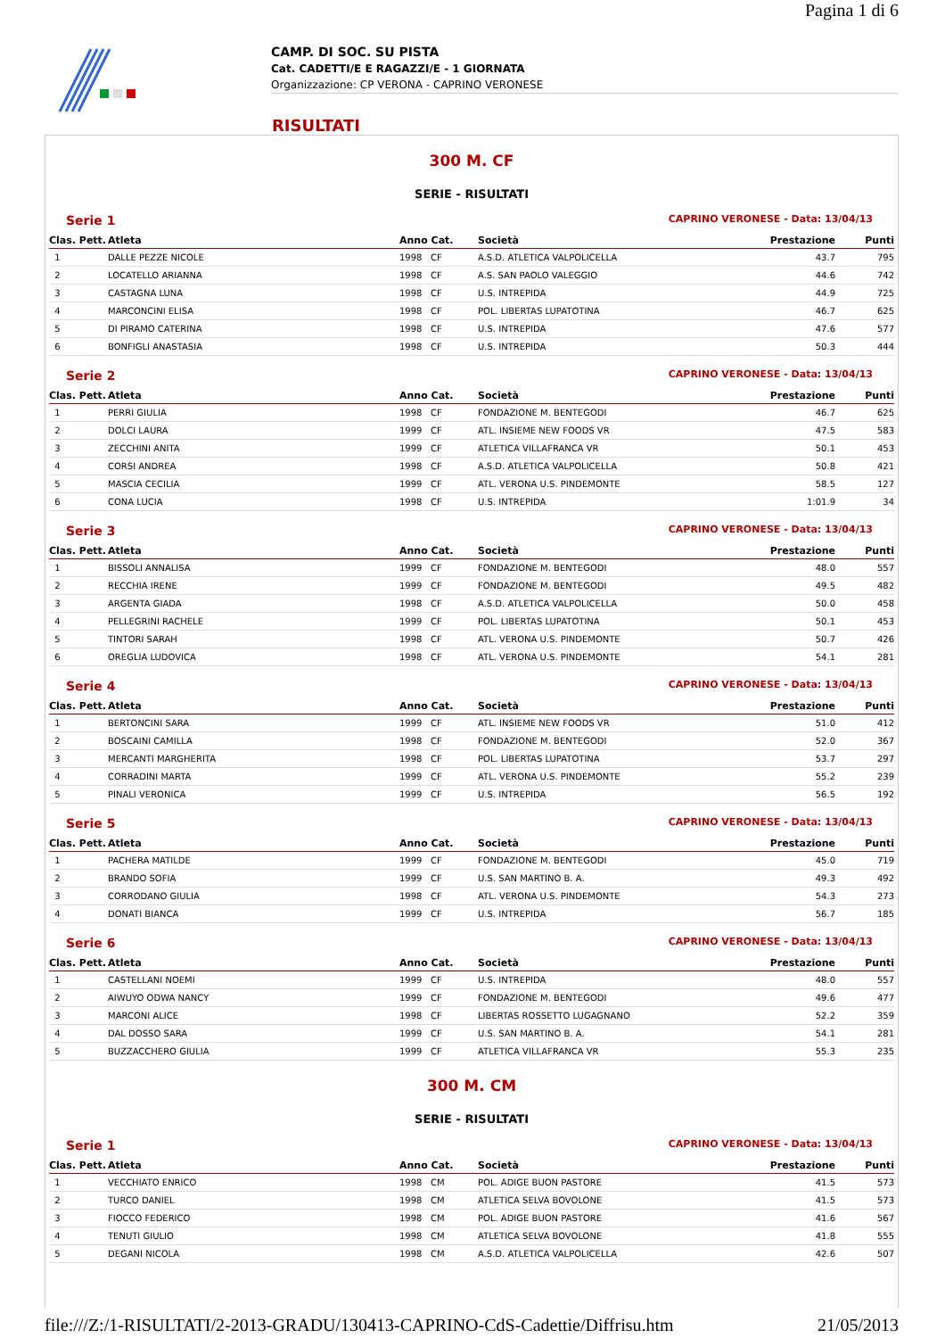Pagina 1 di 6
CAMP. DI SOC. SU PISTA
Cat. CADETTI/E E RAGAZZI/E - 1 GIORNATA
Organizzazione: CP VERONA - CAPRINO VERONESE
RISULTATI
300 M. CF
SERIE - RISULTATI
Serie 1 CAPRINO VERONESE - Data: 13/04/13
| Clas. Pett. | Atleta | Anno Cat. | Società | Prestazione | Punti |
| --- | --- | --- | --- | --- | --- |
| 1 | DALLE PEZZE NICOLE | 1998 CF | A.S.D. ATLETICA VALPOLICELLA | 43.7 | 795 |
| 2 | LOCATELLO ARIANNA | 1998 CF | A.S. SAN PAOLO VALEGGIO | 44.6 | 742 |
| 3 | CASTAGNA LUNA | 1998 CF | U.S. INTREPIDA | 44.9 | 725 |
| 4 | MARCONCINI ELISA | 1998 CF | POL. LIBERTAS LUPATOTINA | 46.7 | 625 |
| 5 | DI PIRAMO CATERINA | 1998 CF | U.S. INTREPIDA | 47.6 | 577 |
| 6 | BONFIGLI ANASTASIA | 1998 CF | U.S. INTREPIDA | 50.3 | 444 |
Serie 2 CAPRINO VERONESE - Data: 13/04/13
| Clas. Pett. | Atleta | Anno Cat. | Società | Prestazione | Punti |
| --- | --- | --- | --- | --- | --- |
| 1 | PERRI GIULIA | 1998 CF | FONDAZIONE M. BENTEGODI | 46.7 | 625 |
| 2 | DOLCI LAURA | 1999 CF | ATL. INSIEME NEW FOODS VR | 47.5 | 583 |
| 3 | ZECCHINI ANITA | 1999 CF | ATLETICA VILLAFRANCA VR | 50.1 | 453 |
| 4 | CORSI ANDREA | 1998 CF | A.S.D. ATLETICA VALPOLICELLA | 50.8 | 421 |
| 5 | MASCIA CECILIA | 1999 CF | ATL. VERONA U.S. PINDEMONTE | 58.5 | 127 |
| 6 | CONA LUCIA | 1998 CF | U.S. INTREPIDA | 1:01.9 | 34 |
Serie 3 CAPRINO VERONESE - Data: 13/04/13
| Clas. Pett. | Atleta | Anno Cat. | Società | Prestazione | Punti |
| --- | --- | --- | --- | --- | --- |
| 1 | BISSOLI ANNALISA | 1999 CF | FONDAZIONE M. BENTEGODI | 48.0 | 557 |
| 2 | RECCHIA IRENE | 1999 CF | FONDAZIONE M. BENTEGODI | 49.5 | 482 |
| 3 | ARGENTA GIADA | 1998 CF | A.S.D. ATLETICA VALPOLICELLA | 50.0 | 458 |
| 4 | PELLEGRINI RACHELE | 1999 CF | POL. LIBERTAS LUPATOTINA | 50.1 | 453 |
| 5 | TINTORI SARAH | 1998 CF | ATL. VERONA U.S. PINDEMONTE | 50.7 | 426 |
| 6 | OREGLIA LUDOVICA | 1998 CF | ATL. VERONA U.S. PINDEMONTE | 54.1 | 281 |
Serie 4 CAPRINO VERONESE - Data: 13/04/13
| Clas. Pett. | Atleta | Anno Cat. | Società | Prestazione | Punti |
| --- | --- | --- | --- | --- | --- |
| 1 | BERTONCINI SARA | 1999 CF | ATL. INSIEME NEW FOODS VR | 51.0 | 412 |
| 2 | BOSCAINI CAMILLA | 1998 CF | FONDAZIONE M. BENTEGODI | 52.0 | 367 |
| 3 | MERCANTI MARGHERITA | 1998 CF | POL. LIBERTAS LUPATOTINA | 53.7 | 297 |
| 4 | CORRADINI MARTA | 1999 CF | ATL. VERONA U.S. PINDEMONTE | 55.2 | 239 |
| 5 | PINALI VERONICA | 1999 CF | U.S. INTREPIDA | 56.5 | 192 |
Serie 5 CAPRINO VERONESE - Data: 13/04/13
| Clas. Pett. | Atleta | Anno Cat. | Società | Prestazione | Punti |
| --- | --- | --- | --- | --- | --- |
| 1 | PACHERA MATILDE | 1999 CF | FONDAZIONE M. BENTEGODI | 45.0 | 719 |
| 2 | BRANDO SOFIA | 1999 CF | U.S. SAN MARTINO B. A. | 49.3 | 492 |
| 3 | CORRODANO GIULIA | 1998 CF | ATL. VERONA U.S. PINDEMONTE | 54.3 | 273 |
| 4 | DONATI BIANCA | 1999 CF | U.S. INTREPIDA | 56.7 | 185 |
Serie 6 CAPRINO VERONESE - Data: 13/04/13
| Clas. Pett. | Atleta | Anno Cat. | Società | Prestazione | Punti |
| --- | --- | --- | --- | --- | --- |
| 1 | CASTELLANI NOEMI | 1999 CF | U.S. INTREPIDA | 48.0 | 557 |
| 2 | AIWUYO ODWA NANCY | 1999 CF | FONDAZIONE M. BENTEGODI | 49.6 | 477 |
| 3 | MARCONI ALICE | 1998 CF | LIBERTAS ROSSETTO LUGAGNANO | 52.2 | 359 |
| 4 | DAL DOSSO SARA | 1999 CF | U.S. SAN MARTINO B. A. | 54.1 | 281 |
| 5 | BUZZACCHERO GIULIA | 1999 CF | ATLETICA VILLAFRANCA VR | 55.3 | 235 |
300 M. CM
SERIE - RISULTATI
Serie 1 CAPRINO VERONESE - Data: 13/04/13
| Clas. Pett. | Atleta | Anno Cat. | Società | Prestazione | Punti |
| --- | --- | --- | --- | --- | --- |
| 1 | VECCHIATO ENRICO | 1998 CM | POL. ADIGE BUON PASTORE | 41.5 | 573 |
| 2 | TURCO DANIEL | 1998 CM | ATLETICA SELVA BOVOLONE | 41.5 | 573 |
| 3 | FIOCCO FEDERICO | 1998 CM | POL. ADIGE BUON PASTORE | 41.6 | 567 |
| 4 | TENUTI GIULIO | 1998 CM | ATLETICA SELVA BOVOLONE | 41.8 | 555 |
| 5 | DEGANI NICOLA | 1998 CM | A.S.D. ATLETICA VALPOLICELLA | 42.6 | 507 |
file:///Z:/1-RISULTATI/2-2013-GRADU/130413-CAPRINO-CdS-Cadettie/Diffrisu.htm 21/05/2013